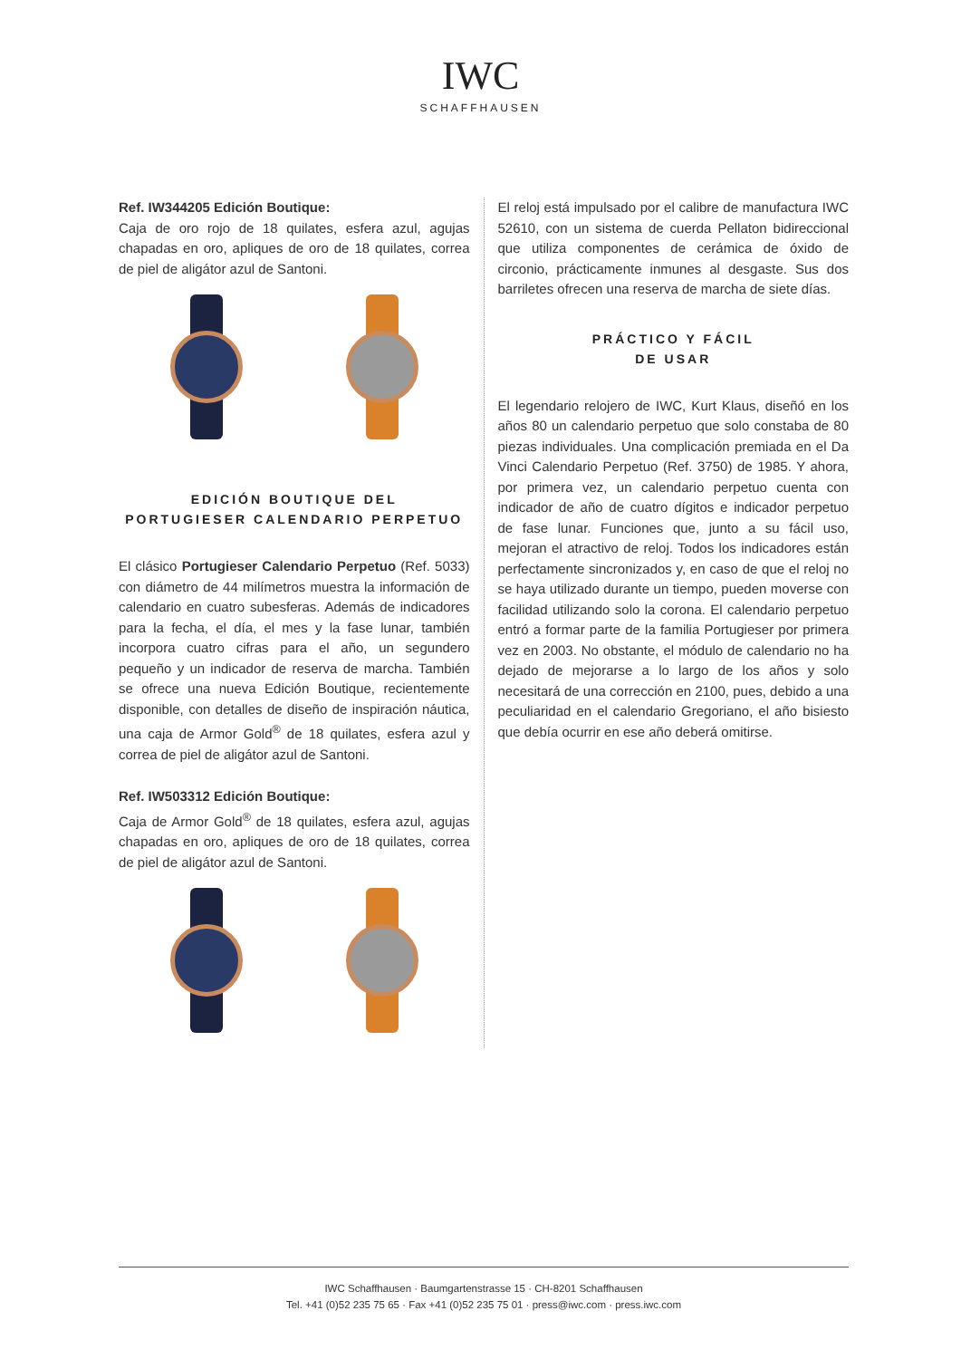IWC
SCHAFFHAUSEN
Ref. IW344205 Edición Boutique:
Caja de oro rojo de 18 quilates, esfera azul, agujas chapadas en oro, apliques de oro de 18 quilates, correa de piel de aligátor azul de Santoni.
EDICIÓN BOUTIQUE DEL
PORTUGIESER CALENDARIO PERPETUO
El clásico Portugieser Calendario Perpetuo (Ref. 5033) con diámetro de 44 milímetros muestra la información de calendario en cuatro subesferas. Además de indicadores para la fecha, el día, el mes y la fase lunar, también incorpora cuatro cifras para el año, un segundero pequeño y un indicador de reserva de marcha. También se ofrece una nueva Edición Boutique, recientemente disponible, con detalles de diseño de inspiración náutica, una caja de Armor Gold<sup>®</sup> de 18 quilates, esfera azul y correa de piel de aligátor azul de Santoni.
Ref. IW503312 Edición Boutique:
Caja de Armor Gold<sup>®</sup> de 18 quilates, esfera azul, agujas chapadas en oro, apliques de oro de 18 quilates, correa de piel de aligátor azul de Santoni.
El reloj está impulsado por el calibre de manufactura IWC 52610, con un sistema de cuerda Pellaton bidireccional que utiliza componentes de cerámica de óxido de circonio, prácticamente inmunes al desgaste. Sus dos barriletes ofrecen una reserva de marcha de siete días.
PRÁCTICO Y FÁCIL
DE USAR
El legendario relojero de IWC, Kurt Klaus, diseñó en los años 80 un calendario perpetuo que solo constaba de 80 piezas individuales. Una complicación premiada en el Da Vinci Calendario Perpetuo (Ref. 3750) de 1985. Y ahora, por primera vez, un calendario perpetuo cuenta con indicador de año de cuatro dígitos e indicador perpetuo de fase lunar. Funciones que, junto a su fácil uso, mejoran el atractivo de reloj. Todos los indicadores están perfectamente sincronizados y, en caso de que el reloj no se haya utilizado durante un tiempo, pueden moverse con facilidad utilizando solo la corona. El calendario perpetuo entró a formar parte de la familia Portugieser por primera vez en 2003. No obstante, el módulo de calendario no ha dejado de mejorarse a lo largo de los años y solo necesitará de una corrección en 2100, pues, debido a una peculiaridad en el calendario Gregoriano, el año bisiesto que debía ocurrir en ese año deberá omitirse.
IWC Schaffhausen · Baumgartenstrasse 15 · CH-8201 Schaffhausen
Tel. +41 (0)52 235 75 65 · Fax +41 (0)52 235 75 01 · press@iwc.com · press.iwc.com